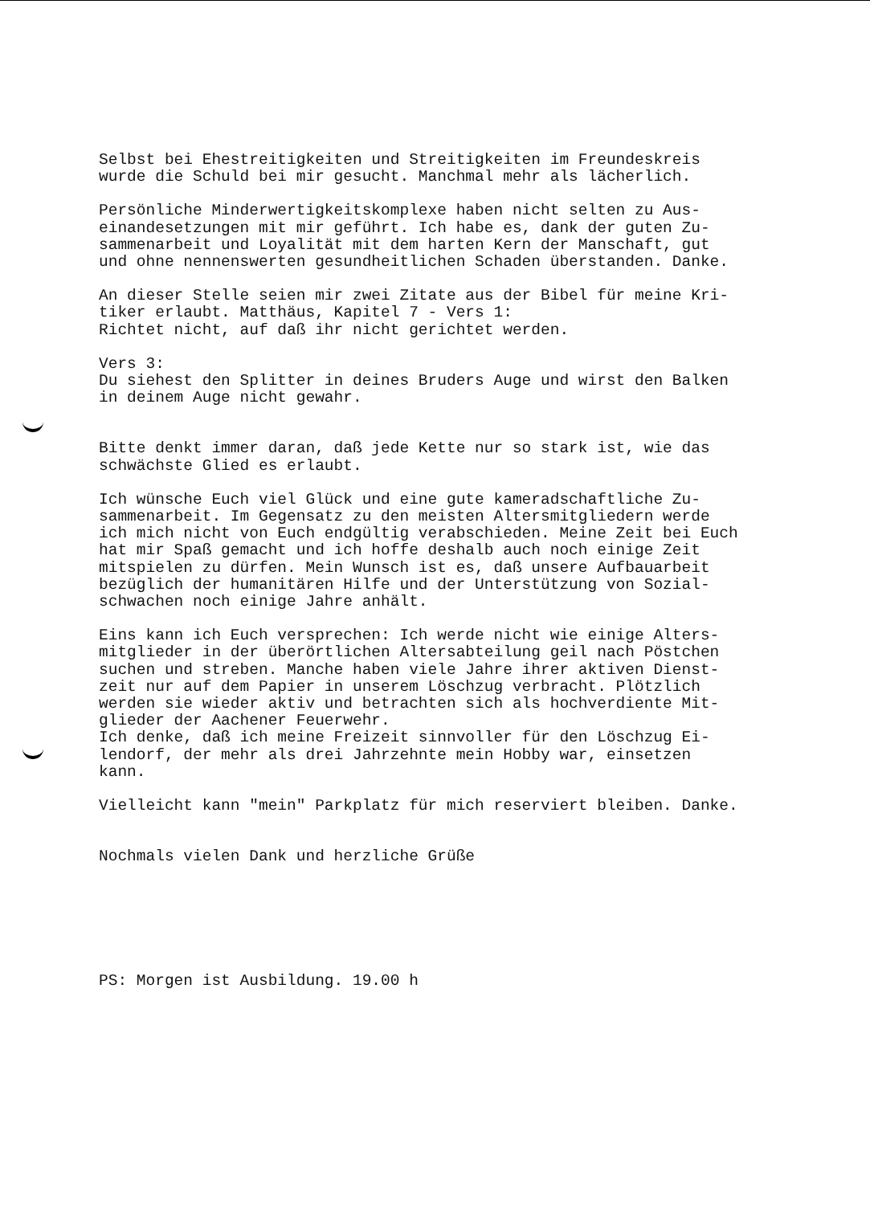Selbst bei Ehestreitigkeiten und Streitigkeiten im Freundeskreis wurde die Schuld bei mir gesucht. Manchmal mehr als lächerlich.
Persönliche Minderwertigkeitskomplexe haben nicht selten zu Aus- einandesetzungen mit mir geführt. Ich habe es, dank der guten Zu- sammenarbeit und Loyalität mit dem harten Kern der Manschaft, gut und ohne nennenswerten gesundheitlichen Schaden überstanden. Danke.
An dieser Stelle seien mir zwei Zitate aus der Bibel für meine Kri- tiker erlaubt. Matthäus, Kapitel 7 - Vers 1: Richtet nicht, auf daß ihr nicht gerichtet werden.
Vers 3: Du siehest den Splitter in deines Bruders Auge und wirst den Balken in deinem Auge nicht gewahr.
Bitte denkt immer daran, daß jede Kette nur so stark ist, wie das schwächste Glied es erlaubt.
Ich wünsche Euch viel Glück und eine gute kameradschaftliche Zu- sammenarbeit. Im Gegensatz zu den meisten Altersmitgliedern werde ich mich nicht von Euch endgültig verabschieden. Meine Zeit bei Euch hat mir Spaß gemacht und ich hoffe deshalb auch noch einige Zeit mitspielen zu dürfen. Mein Wunsch ist es, daß unsere Aufbauarbeit bezüglich der humanitären Hilfe und der Unterstützung von Sozial- schwachen noch einige Jahre anhält.
Eins kann ich Euch versprechen: Ich werde nicht wie einige Alters- mitglieder in der überörtlichen Altersabteilung geil nach Pöstchen suchen und streben. Manche haben viele Jahre ihrer aktiven Dienst- zeit nur auf dem Papier in unserem Löschzug verbracht. Plötzlich werden sie wieder aktiv und betrachten sich als hochverdiente Mit- glieder der Aachener Feuerwehr. Ich denke, daß ich meine Freizeit sinnvoller für den Löschzug Ei- lendorf, der mehr als drei Jahrzehnte mein Hobby war, einsetzen kann.
Vielleicht kann "mein" Parkplatz für mich reserviert bleiben. Danke.
Nochmals vielen Dank und herzliche Grüße
PS: Morgen ist Ausbildung. 19.00 h